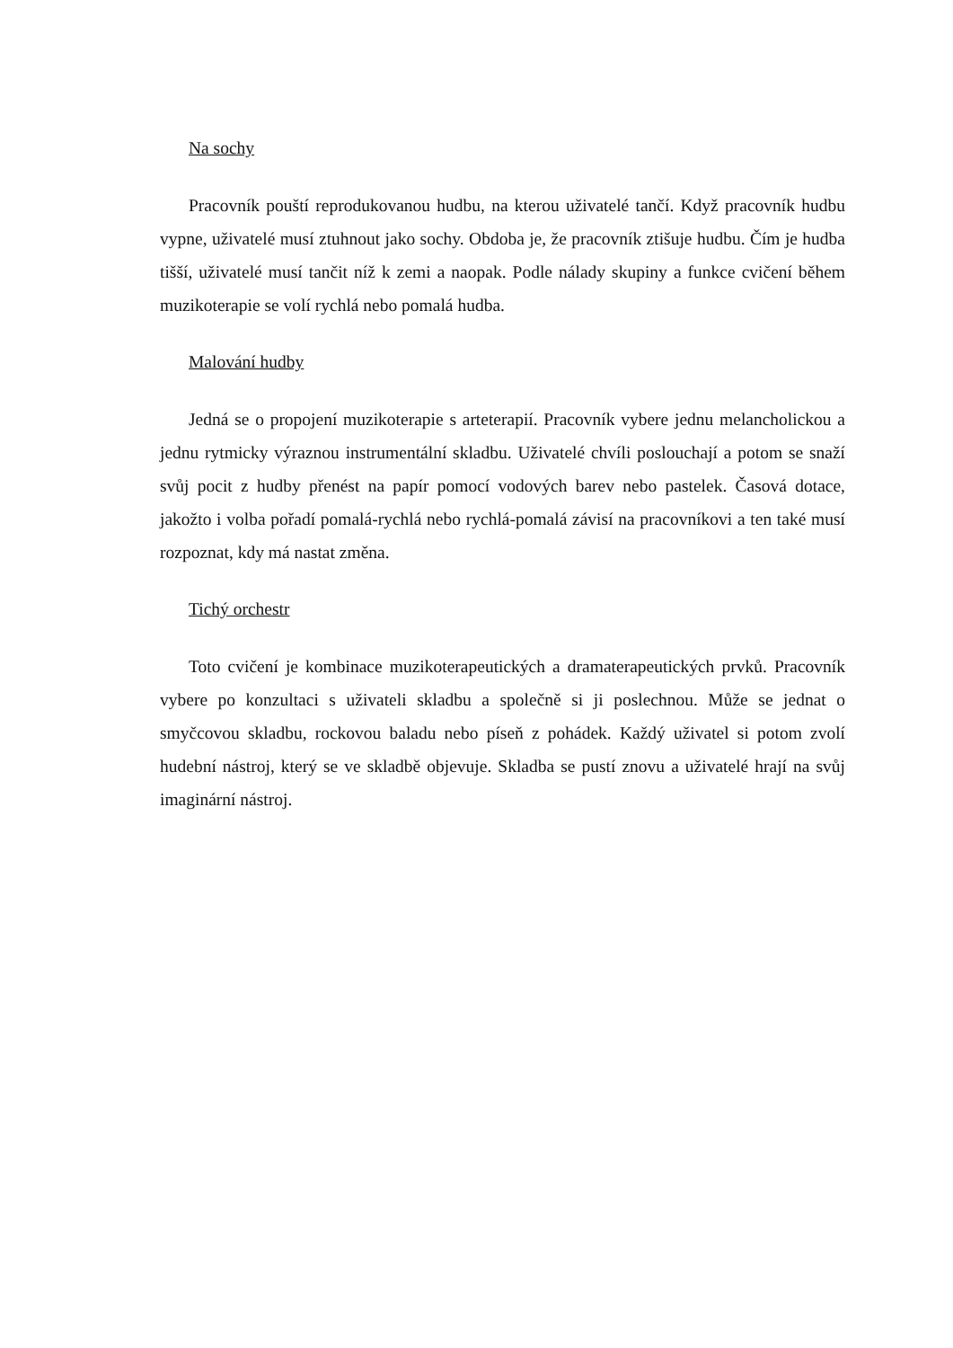Na sochy
Pracovník pouští reprodukovanou hudbu, na kterou uživatelé tančí. Když pracovník hudbu vypne, uživatelé musí ztuhnout jako sochy. Obdoba je, že pracovník ztišuje hudbu. Čím je hudba tišší, uživatelé musí tančit níž k zemi a naopak. Podle nálady skupiny a funkce cvičení během muzikoterapie se volí rychlá nebo pomalá hudba.
Malování hudby
Jedná se o propojení muzikoterapie s arteterapií. Pracovník vybere jednu melancholickou a jednu rytmicky výraznou instrumentální skladbu. Uživatelé chvíli poslouchají a potom se snaží svůj pocit z hudby přenést na papír pomocí vodových barev nebo pastelek. Časová dotace, jakožto i volba pořadí pomalá-rychlá nebo rychlá-pomalá závisí na pracovníkovi a ten také musí rozpoznat, kdy má nastat změna.
Tichý orchestr
Toto cvičení je kombinace muzikoterapeutických a dramaterapeutických prvků. Pracovník vybere po konzultaci s uživateli skladbu a společně si ji poslechnou. Může se jednat o smyčcovou skladbu, rockovou baladu nebo píseň z pohádek. Každý uživatel si potom zvolí hudební nástroj, který se ve skladbě objevuje. Skladba se pustí znovu a uživatelé hrají na svůj imaginární nástroj.